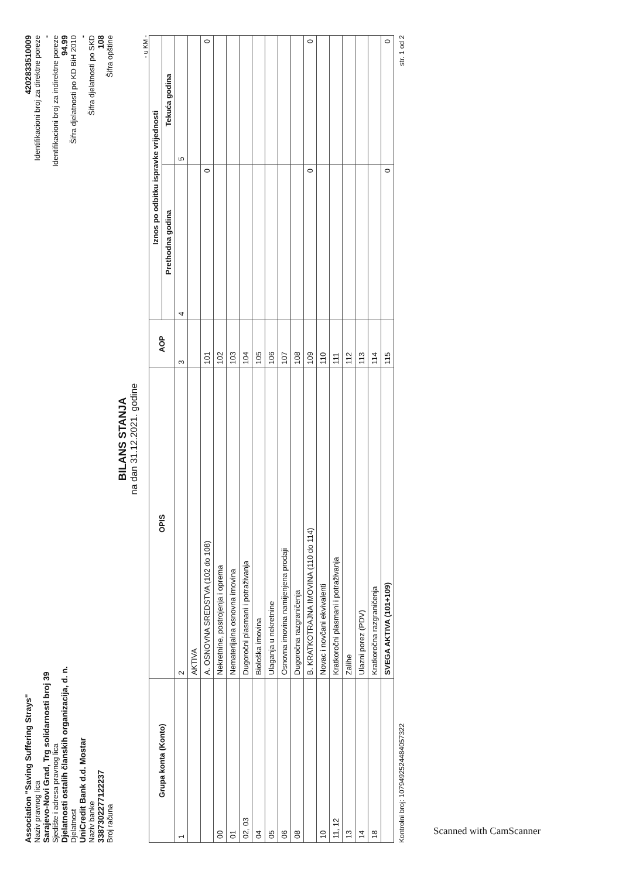Association "Saving Suffering Strays"
Naziv pravnog lica
Sarajevo-Novi Grad, Trg solidarnosti broj 39
Sjedište i adresa pravnog lica
Djelatnosti ostalih članskih organizacija, d. n.
Djelatnost
UniCredit Bank d.d. Mostar
Naziv banke
3387302277122237
Broj računa
4202833510009
Identifikacioni broj za direktne poreze
-
Identifikacioni broj za indirektne poreze
94.99
Šifra djelatnosti po KD BiH 2010
-
Šifra djelatnosti po SKD
108
Šifra opštine
BILANS STANJA
na dan 31.12.2021. godine
- u KM -
| Grupa konta (Konto) | OPIS | AOP | Iznos po odbitku ispravke vrijednosti | |
| --- | --- | --- | --- | --- |
| | | | Prethodna godina | Tekuća godina |
| 1 | 2 | 3 | 4 | 5 |
| | AKTIVA | | | |
| | A. OSNOVNA SREDSTVA (102 do 108) | 101 | 0 | 0 |
| 00 | Nekretnine, postrojenja i oprema | 102 | | |
| 01 | Nematerijalna osnovna imovina | 103 | | |
| 02, 03 | Dugoročni plasmani i potraživanja | 104 | | |
| 04 | Biološka imovina | 105 | | |
| 05 | Ulaganja u nekretnine | 106 | | |
| 06 | Osnovna imovina namijenjena prodaji | 107 | | |
| 08 | Dugoročna razgraničenja | 108 | | |
| | B. KRATKOTRAJNA IMOVINA (110 do 114) | 109 | 0 | 0 |
| 10 | Novac i novčani ekvivalenti | 110 | | |
| 11, 12 | Kratkoročni plasmani i potraživanja | 111 | | |
| 13 | Zalihe | 112 | | |
| 14 | Ulazni porez (PDV) | 113 | | |
| 18 | Kratkoročna razgraničenja | 114 | | |
| | SVEGA AKTIVA (101+109) | 115 | 0 | 0 |
Kontrolni broj: 1079492524484057322 str. 1 od 2
Scanned with CamScanner